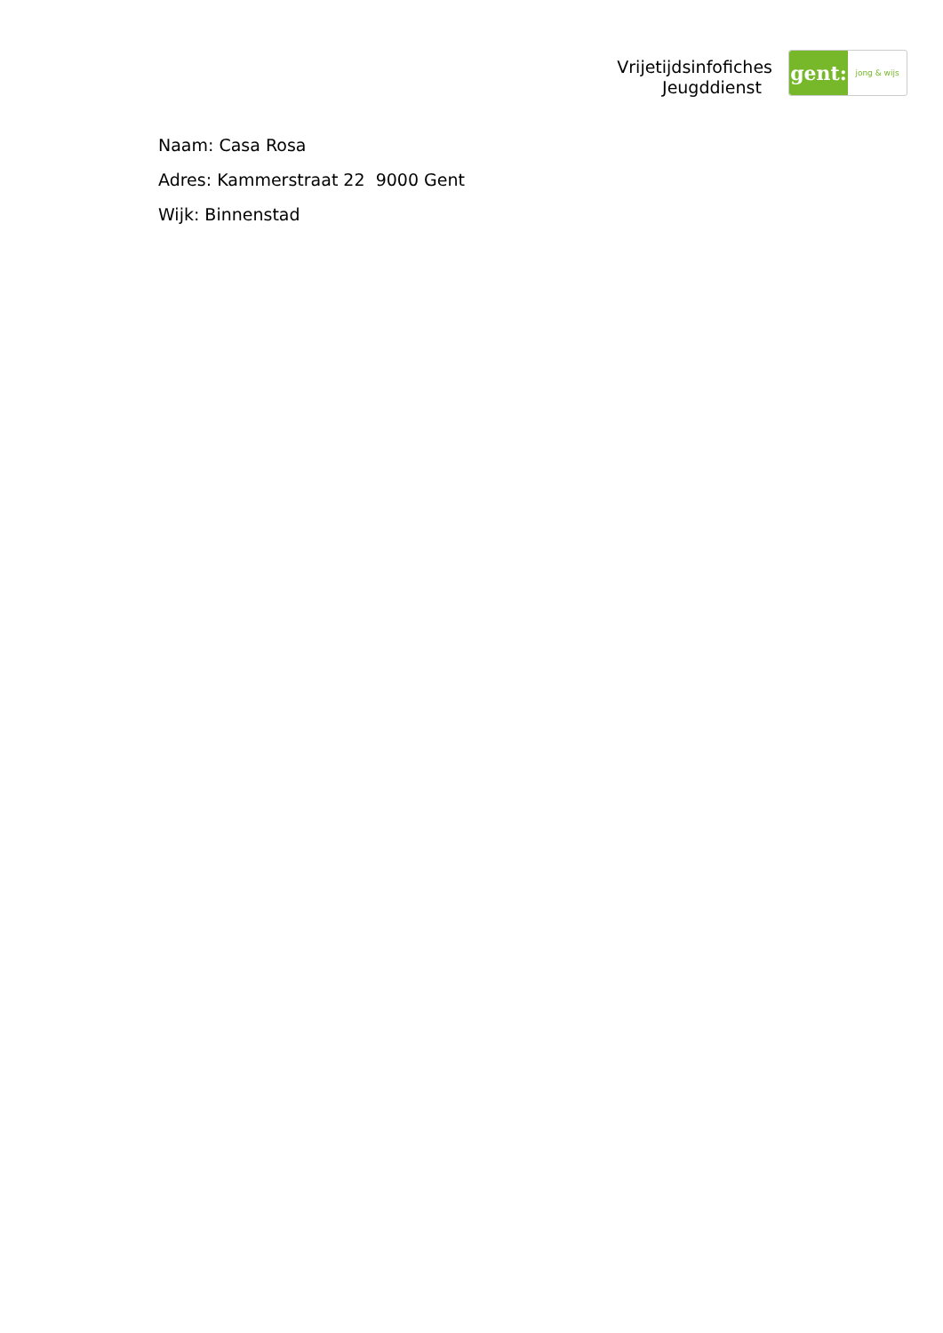Vrijetijdsinfofiches
Jeugddienst
gent:
jong & wijs
Naam: Casa Rosa
Adres: Kammerstraat 22 9000 Gent
Wijk: Binnenstad